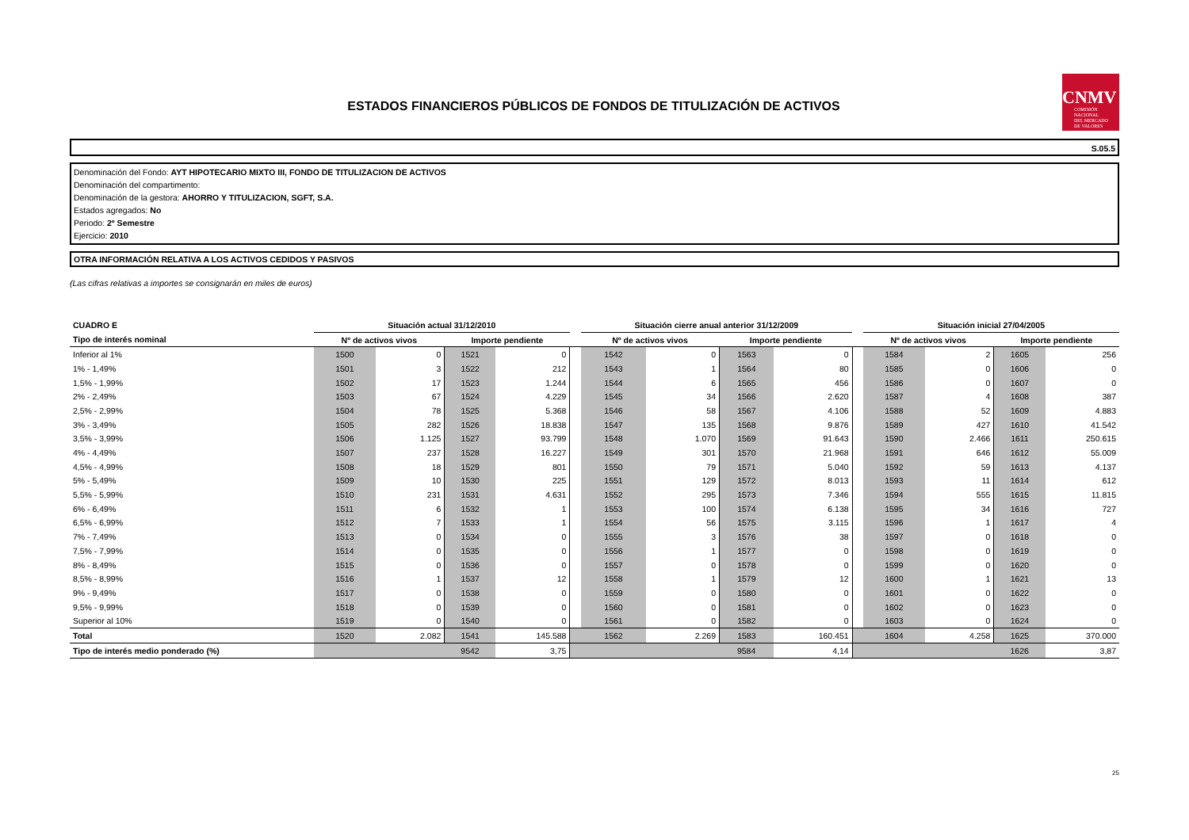ESTADOS FINANCIEROS PÚBLICOS DE FONDOS DE TITULIZACIÓN DE ACTIVOS
CNMV
COMISIÓN
NACIONAL
DEL MERCADO
DE VALORES
S.05.5
Denominación del Fondo: AYT HIPOTECARIO MIXTO III, FONDO DE TITULIZACION DE ACTIVOS
Denominación del compartimento:
Denominación de la gestora: AHORRO Y TITULIZACION, SGFT, S.A.
Estados agregados: No
Periodo: 2º Semestre
Ejercicio: 2010
OTRA INFORMACIÓN RELATIVA A LOS ACTIVOS CEDIDOS Y PASIVOS
(Las cifras relativas a importes se consignarán en miles de euros)
| CUADRO E | Situación actual 31/12/2010 | | | | | Situación cierre anual anterior 31/12/2009 | | | | | Situación inicial 27/04/2005 | | | |
| --- | --- | --- | --- | --- | --- | --- | --- | --- | --- | --- | --- | --- | --- | --- |
| Tipo de interés nominal | Nº de activos vivos | | Importe pendiente | | | Nº de activos vivos | | Importe pendiente | | | Nº de activos vivos | | Importe pendiente | |
| Inferior al 1% | 1500 | 0 | 1521 | 0 | | 1542 | 0 | 1563 | 0 | | 1584 | 2 | 1605 | 256 |
| 1% - 1,49% | 1501 | 3 | 1522 | 212 | | 1543 | 1 | 1564 | 80 | | 1585 | 0 | 1606 | 0 |
| 1,5% - 1,99% | 1502 | 17 | 1523 | 1.244 | | 1544 | 6 | 1565 | 456 | | 1586 | 0 | 1607 | 0 |
| 2% - 2,49% | 1503 | 67 | 1524 | 4.229 | | 1545 | 34 | 1566 | 2.620 | | 1587 | 4 | 1608 | 387 |
| 2,5% - 2,99% | 1504 | 78 | 1525 | 5.368 | | 1546 | 58 | 1567 | 4.106 | | 1588 | 52 | 1609 | 4.883 |
| 3% - 3,49% | 1505 | 282 | 1526 | 18.838 | | 1547 | 135 | 1568 | 9.876 | | 1589 | 427 | 1610 | 41.542 |
| 3,5% - 3,99% | 1506 | 1.125 | 1527 | 93.799 | | 1548 | 1.070 | 1569 | 91.643 | | 1590 | 2.466 | 1611 | 250.615 |
| 4% - 4,49% | 1507 | 237 | 1528 | 16.227 | | 1549 | 301 | 1570 | 21.968 | | 1591 | 646 | 1612 | 55.009 |
| 4,5% - 4,99% | 1508 | 18 | 1529 | 801 | | 1550 | 79 | 1571 | 5.040 | | 1592 | 59 | 1613 | 4.137 |
| 5% - 5,49% | 1509 | 10 | 1530 | 225 | | 1551 | 129 | 1572 | 8.013 | | 1593 | 11 | 1614 | 612 |
| 5,5% - 5,99% | 1510 | 231 | 1531 | 4.631 | | 1552 | 295 | 1573 | 7.346 | | 1594 | 555 | 1615 | 11.815 |
| 6% - 6,49% | 1511 | 6 | 1532 | 1 | | 1553 | 100 | 1574 | 6.138 | | 1595 | 34 | 1616 | 727 |
| 6,5% - 6,99% | 1512 | 7 | 1533 | 1 | | 1554 | 56 | 1575 | 3.115 | | 1596 | 1 | 1617 | 4 |
| 7% - 7,49% | 1513 | 0 | 1534 | 0 | | 1555 | 3 | 1576 | 38 | | 1597 | 0 | 1618 | 0 |
| 7,5% - 7,99% | 1514 | 0 | 1535 | 0 | | 1556 | 1 | 1577 | 0 | | 1598 | 0 | 1619 | 0 |
| 8% - 8,49% | 1515 | 0 | 1536 | 0 | | 1557 | 0 | 1578 | 0 | | 1599 | 0 | 1620 | 0 |
| 8,5% - 8,99% | 1516 | 1 | 1537 | 12 | | 1558 | 1 | 1579 | 12 | | 1600 | 1 | 1621 | 13 |
| 9% - 9,49% | 1517 | 0 | 1538 | 0 | | 1559 | 0 | 1580 | 0 | | 1601 | 0 | 1622 | 0 |
| 9,5% - 9,99% | 1518 | 0 | 1539 | 0 | | 1560 | 0 | 1581 | 0 | | 1602 | 0 | 1623 | 0 |
| Superior al 10% | 1519 | 0 | 1540 | 0 | | 1561 | 0 | 1582 | 0 | | 1603 | 0 | 1624 | 0 |
| Total | 1520 | 2.082 | 1541 | 145.588 | | 1562 | 2.269 | 1583 | 160.451 | | 1604 | 4.258 | 1625 | 370.000 |
| Tipo de interés medio ponderado (%) | | | 9542 | 3,75 | | | | 9584 | 4,14 | | | | 1626 | 3,87 |
25